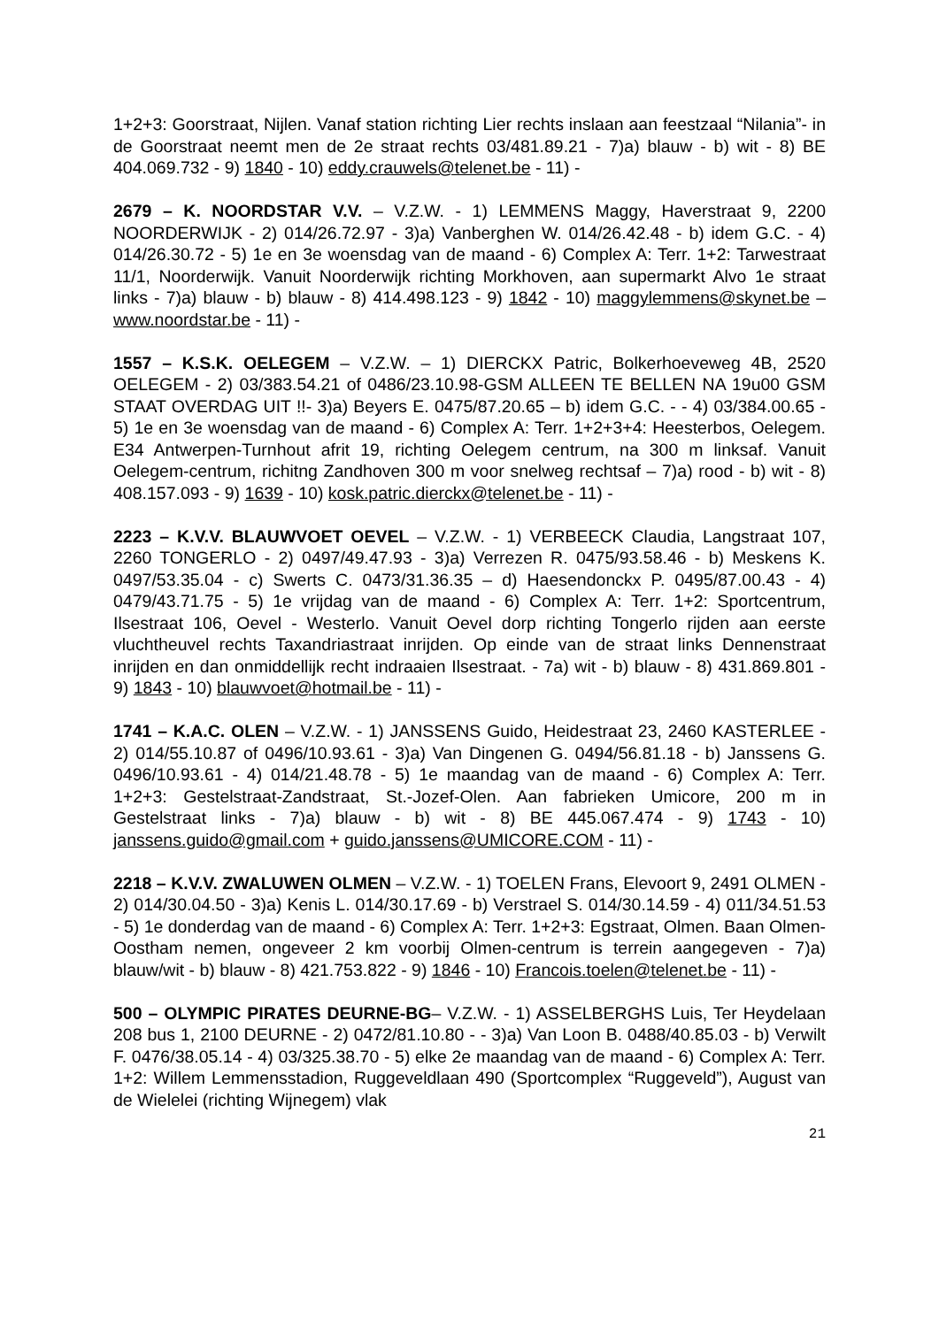1+2+3: Goorstraat, Nijlen. Vanaf station richting Lier rechts inslaan aan feestzaal “Nilania”- in de Goorstraat neemt men de 2e straat rechts 03/481.89.21 - 7)a) blauw - b) wit - 8) BE 404.069.732 - 9) 1840 - 10) eddy.crauwels@telenet.be - 11) -
2679 – K. NOORDSTAR V.V. – V.Z.W. - 1) LEMMENS Maggy, Haverstraat 9, 2200 NOORDERWIJK - 2) 014/26.72.97 - 3)a) Vanberghen W. 014/26.42.48 - b) idem G.C. - 4) 014/26.30.72 - 5) 1e en 3e woensdag van de maand - 6) Complex A: Terr. 1+2: Tarwestraat 11/1, Noorderwijk. Vanuit Noorderwijk richting Morkhoven, aan supermarkt Alvo 1e straat links - 7)a) blauw - b) blauw - 8) 414.498.123 - 9) 1842 - 10) maggylemmens@skynet.be – www.noordstar.be - 11) -
1557 – K.S.K. OELEGEM – V.Z.W. – 1) DIERCKX Patric, Bolkerhoeveweg 4B, 2520 OELEGEM - 2) 03/383.54.21 of 0486/23.10.98-GSM ALLEEN TE BELLEN NA 19u00 GSM STAAT OVERDAG UIT !!- 3)a) Beyers E. 0475/87.20.65 – b) idem G.C. - - 4) 03/384.00.65 - 5) 1e en 3e woensdag van de maand - 6) Complex A: Terr. 1+2+3+4: Heesterbos, Oelegem. E34 Antwerpen-Turnhout afrit 19, richting Oelegem centrum, na 300 m linksaf. Vanuit Oelegem-centrum, richitng Zandhoven 300 m voor snelweg rechtsaf – 7)a) rood - b) wit - 8) 408.157.093 - 9) 1639 - 10) kosk.patric.dierckx@telenet.be - 11) -
2223 – K.V.V. BLAUWVOET OEVEL – V.Z.W. - 1) VERBEECK Claudia, Langstraat 107, 2260 TONGERLO - 2) 0497/49.47.93 - 3)a) Verrezen R. 0475/93.58.46 - b) Meskens K. 0497/53.35.04 - c) Swerts C. 0473/31.36.35 – d) Haesendonckx P. 0495/87.00.43 - 4) 0479/43.71.75 - 5) 1e vrijdag van de maand - 6) Complex A: Terr. 1+2: Sportcentrum, Ilsestraat 106, Oevel - Westerlo. Vanuit Oevel dorp richting Tongerlo rijden aan eerste vluchtheuvel rechts Taxandriastraat inrijden. Op einde van de straat links Dennenstraat inrijden en dan onmiddellijk recht indraaien Ilsestraat. - 7a) wit - b) blauw - 8) 431.869.801 - 9) 1843 - 10) blauwvoet@hotmail.be - 11) -
1741 – K.A.C. OLEN – V.Z.W. - 1) JANSSENS Guido, Heidestraat 23, 2460 KASTERLEE - 2) 014/55.10.87 of 0496/10.93.61 - 3)a) Van Dingenen G. 0494/56.81.18 - b) Janssens G. 0496/10.93.61 - 4) 014/21.48.78 - 5) 1e maandag van de maand - 6) Complex A: Terr. 1+2+3: Gestelstraat-Zandstraat, St.-Jozef-Olen. Aan fabrieken Umicore, 200 m in Gestelstraat links - 7)a) blauw - b) wit - 8) BE 445.067.474 - 9) 1743 - 10) janssens.guido@gmail.com + guido.janssens@UMICORE.COM - 11) -
2218 – K.V.V. ZWALUWEN OLMEN – V.Z.W. - 1) TOELEN Frans, Elevoort 9, 2491 OLMEN - 2) 014/30.04.50 - 3)a) Kenis L. 014/30.17.69 - b) Verstrael S. 014/30.14.59 - 4) 011/34.51.53 - 5) 1e donderdag van de maand - 6) Complex A: Terr. 1+2+3: Egstraat, Olmen. Baan Olmen-Oostham nemen, ongeveer 2 km voorbij Olmen-centrum is terrein aangegeven - 7)a) blauw/wit - b) blauw - 8) 421.753.822 - 9) 1846 - 10) Francois.toelen@telenet.be - 11) -
500 – OLYMPIC PIRATES DEURNE-BG– V.Z.W. - 1) ASSELBERGHS Luis, Ter Heydelaan 208 bus 1, 2100 DEURNE - 2) 0472/81.10.80 - - 3)a) Van Loon B. 0488/40.85.03 - b) Verwilt F. 0476/38.05.14 - 4) 03/325.38.70 - 5) elke 2e maandag van de maand - 6) Complex A: Terr. 1+2: Willem Lemmensstadion, Ruggeveldlaan 490 (Sportcomplex “Ruggeveld”), August van de Wielelei (richting Wijnegem) vlak
21